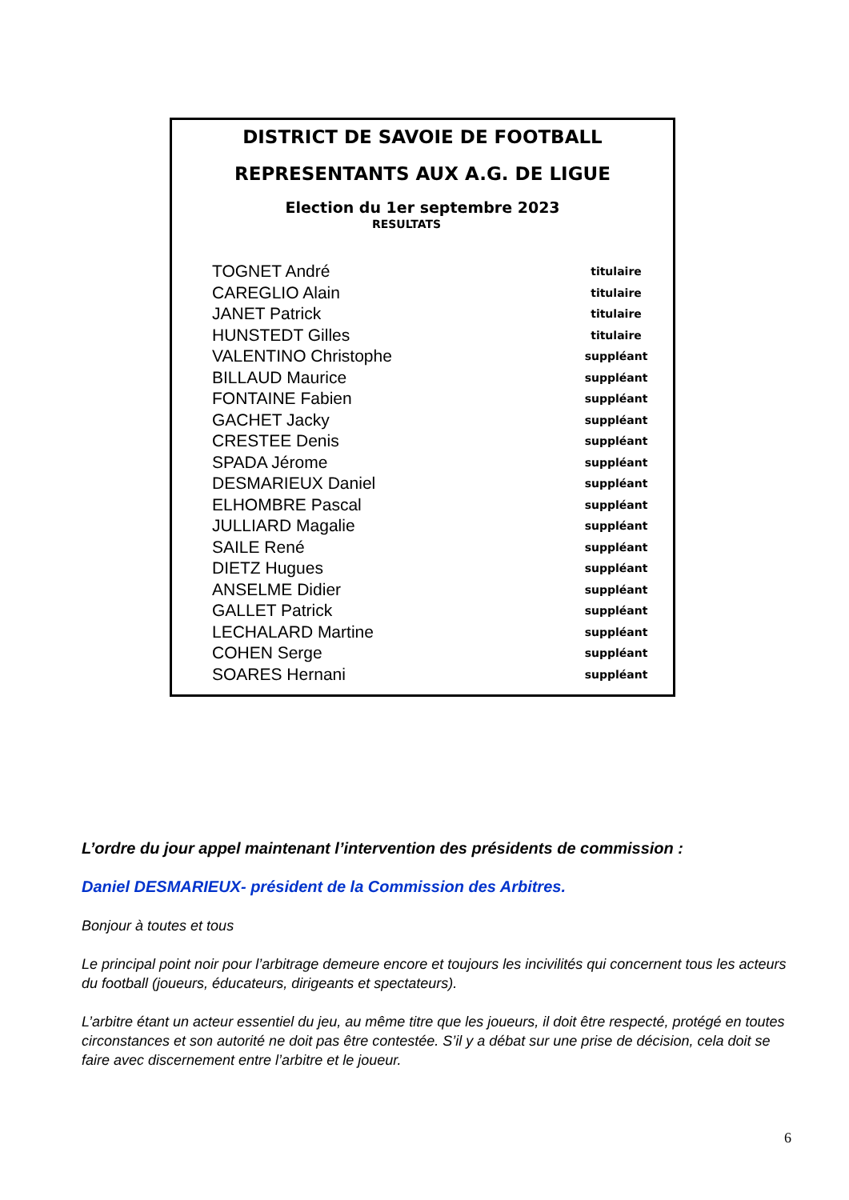DISTRICT DE SAVOIE DE FOOTBALL
REPRESENTANTS AUX A.G. DE LIGUE
Election du 1er septembre 2023
RESULTATS
| TOGNET André | titulaire |
| CAREGLIO Alain | titulaire |
| JANET Patrick | titulaire |
| HUNSTEDT Gilles | titulaire |
| VALENTINO Christophe | suppléant |
| BILLAUD Maurice | suppléant |
| FONTAINE Fabien | suppléant |
| GACHET Jacky | suppléant |
| CRESTEE Denis | suppléant |
| SPADA Jérome | suppléant |
| DESMARIEUX Daniel | suppléant |
| ELHOMBRE Pascal | suppléant |
| JULLIARD Magalie | suppléant |
| SAILE René | suppléant |
| DIETZ Hugues | suppléant |
| ANSELME Didier | suppléant |
| GALLET Patrick | suppléant |
| LECHALARD Martine | suppléant |
| COHEN Serge | suppléant |
| SOARES Hernani | suppléant |
L’ordre du jour appel maintenant l’intervention des présidents de commission :
Daniel DESMARIEUX- président de la Commission des Arbitres.
Bonjour à toutes et tous
Le principal point noir pour l’arbitrage demeure encore et toujours les incivilités qui concernent tous les acteurs du football (joueurs, éducateurs, dirigeants et spectateurs).
L’arbitre étant un acteur essentiel du jeu, au même titre que les joueurs, il doit être respecté, protégé en toutes circonstances et son autorité ne doit pas être contestée. S’il y a débat sur une prise de décision, cela doit se faire avec discernement entre l’arbitre et le joueur.
6